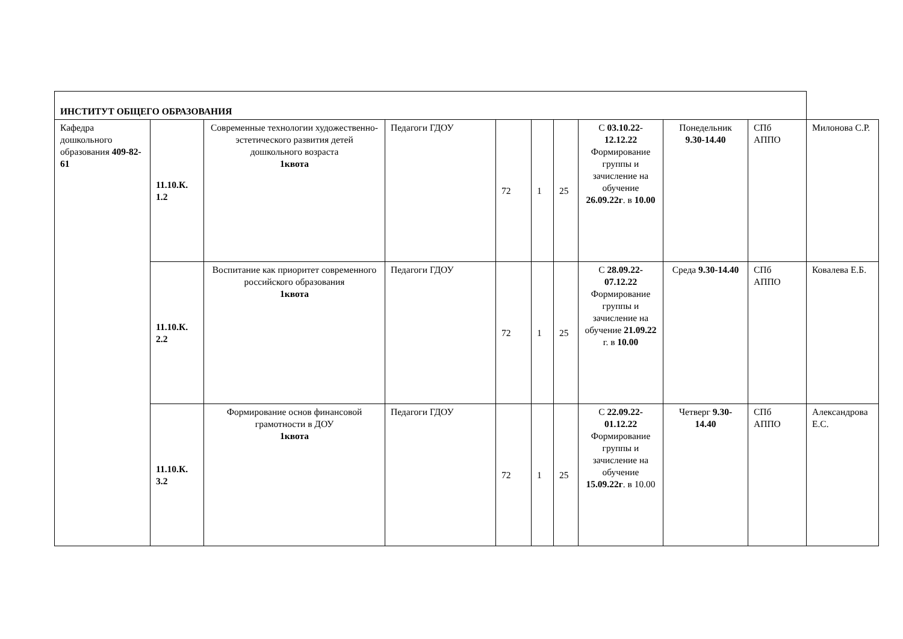| ИНСТИТУТ ОБЩЕГО ОБРАЗОВАНИЯ | | | | | | | | | | |
| Кафедра дошкольного образования 409-82-61 | 11.10.К. 1.2 | Современные технологии художественно-эстетического развития детей дошкольного возраста 1квота | Педагоги ГДОУ | 72 | 1 | 25 | С 03.10.22 - 12.12.22 Формирование группы и зачисление на обучение 26.09.22г . в 10.00 | Понедельник 9.30-14.40 | СПб АППО | Милонова С.Р. |
| | 11.10.К. 2.2 | Воспитание как приоритет современного российского образования 1квота | Педагоги ГДОУ | 72 | 1 | 25 | С 28.09.22-07.12.22 Формирование группы и зачисление на обучение 21.09.22 г. в 10.00 | Среда 9.30-14.40 | СПб АППО | Ковалева Е.Б. |
| | 11.10.К. 3.2 | Формирование основ финансовой грамотности в ДОУ 1квота | Педагоги ГДОУ | 72 | 1 | 25 | С 22.09.22-01.12.22 Формирование группы и зачисление на обучение 15.09.22г . в 10.00 | Четверг 9.30-14.40 | СПб АППО | Александрова Е.С. |